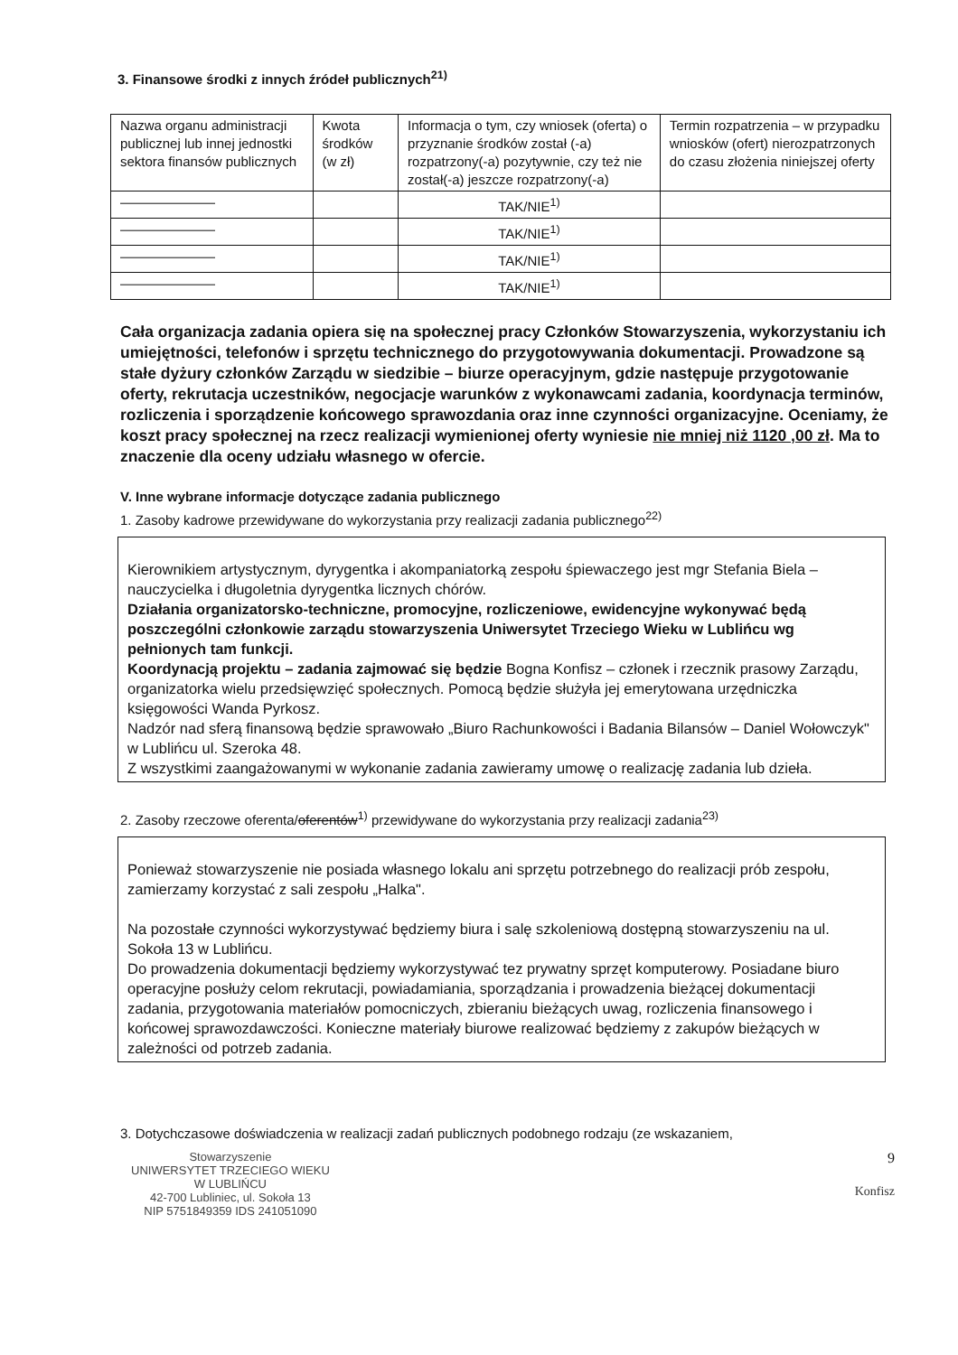3. Finansowe środki z innych źródeł publicznych<sup>21)</sup>
| Nazwa organu administracji publicznej lub innej jednostki sektora finansów publicznych | Kwota środków (w zł) | Informacja o tym, czy wniosek (oferta) o przyznanie środków został (-a) rozpatrzony(-a) pozytywnie, czy też nie został(-a) jeszcze rozpatrzony(-a) | Termin rozpatrzenia – w przypadku wniosków (ofert) nierozpatrzonych do czasu złożenia niniejszej oferty |
| ——————— | | TAK/NIE<sup>1)</sup> | |
| ——————— | | TAK/NIE<sup>1)</sup> | |
| ——————— | | TAK/NIE<sup>1)</sup> | |
| ——————— | | TAK/NIE<sup>1)</sup> | |
Cała organizacja zadania opiera się na społecznej pracy Członków Stowarzyszenia, wykorzystaniu ich umiejętności, telefonów i sprzętu technicznego do przygotowywania dokumentacji. Prowadzone są stałe dyżury członków Zarządu w siedzibie – biurze operacyjnym, gdzie następuje przygotowanie oferty, rekrutacja uczestników, negocjacje warunków z wykonawcami zadania, koordynacja terminów, rozliczenia i sporządzenie końcowego sprawozdania oraz inne czynności organizacyjne. Oceniamy, że koszt pracy społecznej na rzecz realizacji wymienionej oferty wyniesie nie mniej niż 1120 ,00 zł. Ma to znaczenie dla oceny udziału własnego w ofercie.
V. Inne wybrane informacje dotyczące zadania publicznego
1. Zasoby kadrowe przewidywane do wykorzystania przy realizacji zadania publicznego<sup>22)</sup>
Kierownikiem artystycznym, dyrygentka i akompaniatorką zespołu śpiewaczego jest mgr Stefania Biela – nauczycielka i długoletnia dyrygentka licznych chórów.
Działania organizatorsko-techniczne, promocyjne, rozliczeniowe, ewidencyjne wykonywać będą poszczególni członkowie zarządu stowarzyszenia Uniwersytet Trzeciego Wieku w Lublińcu wg pełnionych tam funkcji.
Koordynacją projektu – zadania zajmować się będzie Bogna Konfisz – członek i rzecznik prasowy Zarządu, organizatorka wielu przedsięwzięć społecznych. Pomocą będzie służyła jej emerytowana urzędniczka księgowości Wanda Pyrkosz.
Nadzór nad sferą finansową będzie sprawowało „Biuro Rachunkowości i Badania Bilansów – Daniel Wołowczyk" w Lublińcu ul. Szeroka 48.
Z wszystkimi zaangażowanymi w wykonanie zadania zawieramy umowę o realizację zadania lub dzieła.
2. Zasoby rzeczowe oferenta/oferentów<sup>1)</sup> przewidywane do wykorzystania przy realizacji zadania<sup>23)</sup>
Ponieważ stowarzyszenie nie posiada własnego lokalu ani sprzętu potrzebnego do realizacji prób zespołu, zamierzamy korzystać z sali zespołu „Halka".
Na pozostałe czynności wykorzystywać będziemy biura i salę szkoleniową dostępną stowarzyszeniu na ul. Sokoła 13 w Lublińcu.
Do prowadzenia dokumentacji będziemy wykorzystywać tez prywatny sprzęt komputerowy. Posiadane biuro operacyjne posłuży celom rekrutacji, powiadamiania, sporządzania i prowadzenia bieżącej dokumentacji zadania, przygotowania materiałów pomocniczych, zbieraniu bieżących uwag, rozliczenia finansowego i końcowej sprawozdawczości. Konieczne materiały biurowe realizować będziemy z zakupów bieżących w zależności od potrzeb zadania.
3. Dotychczasowe doświadczenia w realizacji zadań publicznych podobnego rodzaju (ze wskazaniem,
Stowarzyszenie
UNIWERSYTET TRZECIEGO WIEKU
W LUBLIŃCU
42-700 Lubliniec, ul. Sokoła 13
NIP 5751849359 IDS 241051090
9
Konfisz